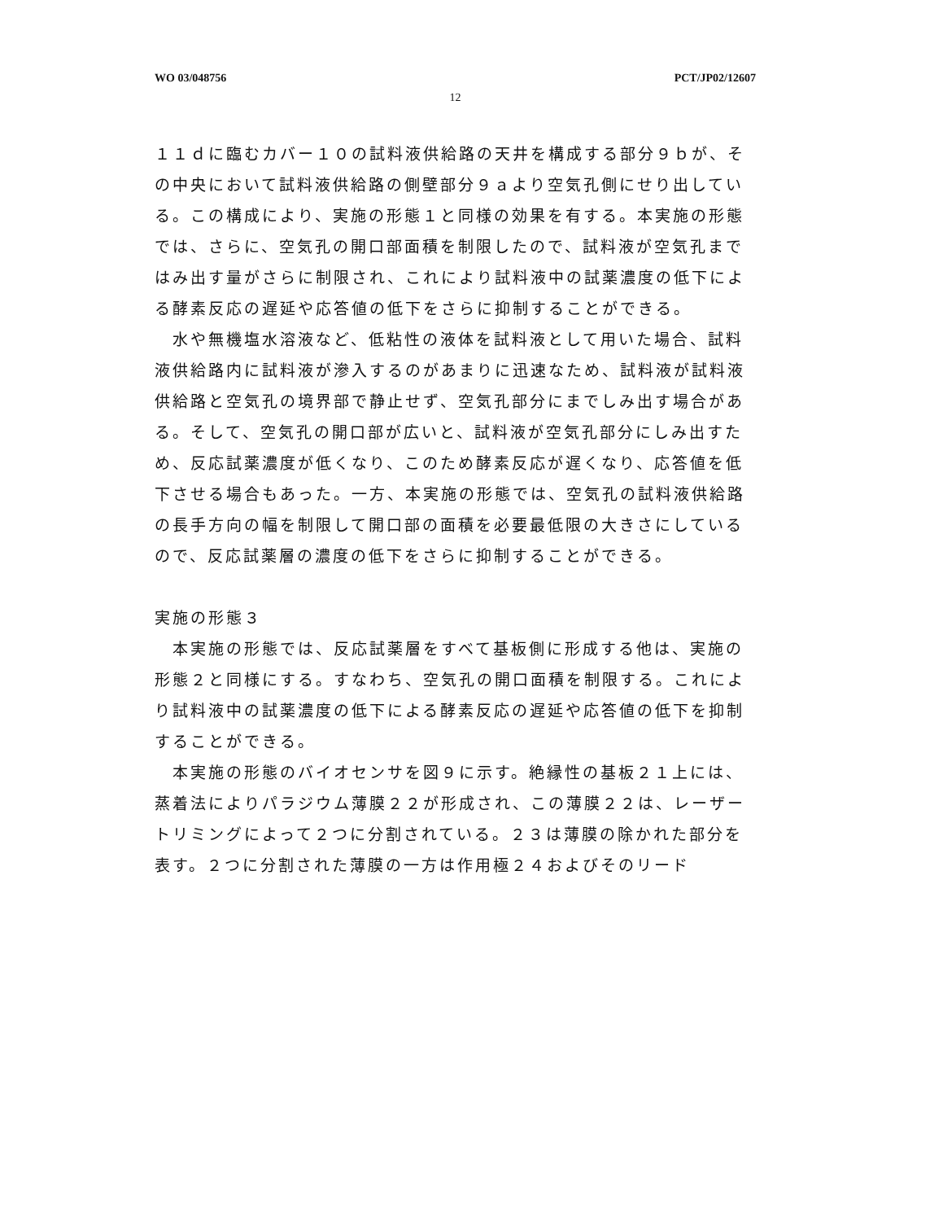WO 03/048756 PCT/JP02/12607
12
１１ｄに臨むカバー１０の試料液供給路の天井を構成する部分９ｂが、その中央において試料液供給路の側壁部分９ａより空気孔側にせり出している。この構成により、実施の形態１と同様の効果を有する。本実施の形態では、さらに、空気孔の開口部面積を制限したので、試料液が空気孔まではみ出す量がさらに制限され、これにより試料液中の試薬濃度の低下による酵素反応の遅延や応答値の低下をさらに抑制することができる。
　水や無機塩水溶液など、低粘性の液体を試料液として用いた場合、試料液供給路内に試料液が滲入するのがあまりに迅速なため、試料液が試料液供給路と空気孔の境界部で静止せず、空気孔部分にまでしみ出す場合がある。そして、空気孔の開口部が広いと、試料液が空気孔部分にしみ出すため、反応試薬濃度が低くなり、このため酵素反応が遅くなり、応答値を低下させる場合もあった。一方、本実施の形態では、空気孔の試料液供給路の長手方向の幅を制限して開口部の面積を必要最低限の大きさにしているので、反応試薬層の濃度の低下をさらに抑制することができる。
実施の形態３
　本実施の形態では、反応試薬層をすべて基板側に形成する他は、実施の形態２と同様にする。すなわち、空気孔の開口面積を制限する。これにより試料液中の試薬濃度の低下による酵素反応の遅延や応答値の低下を抑制することができる。
　本実施の形態のバイオセンサを図９に示す。絶縁性の基板２１上には、蒸着法によりパラジウム薄膜２２が形成され、この薄膜２２は、レーザートリミングによって２つに分割されている。２３は薄膜の除かれた部分を表す。２つに分割された薄膜の一方は作用極２４およびそのリード